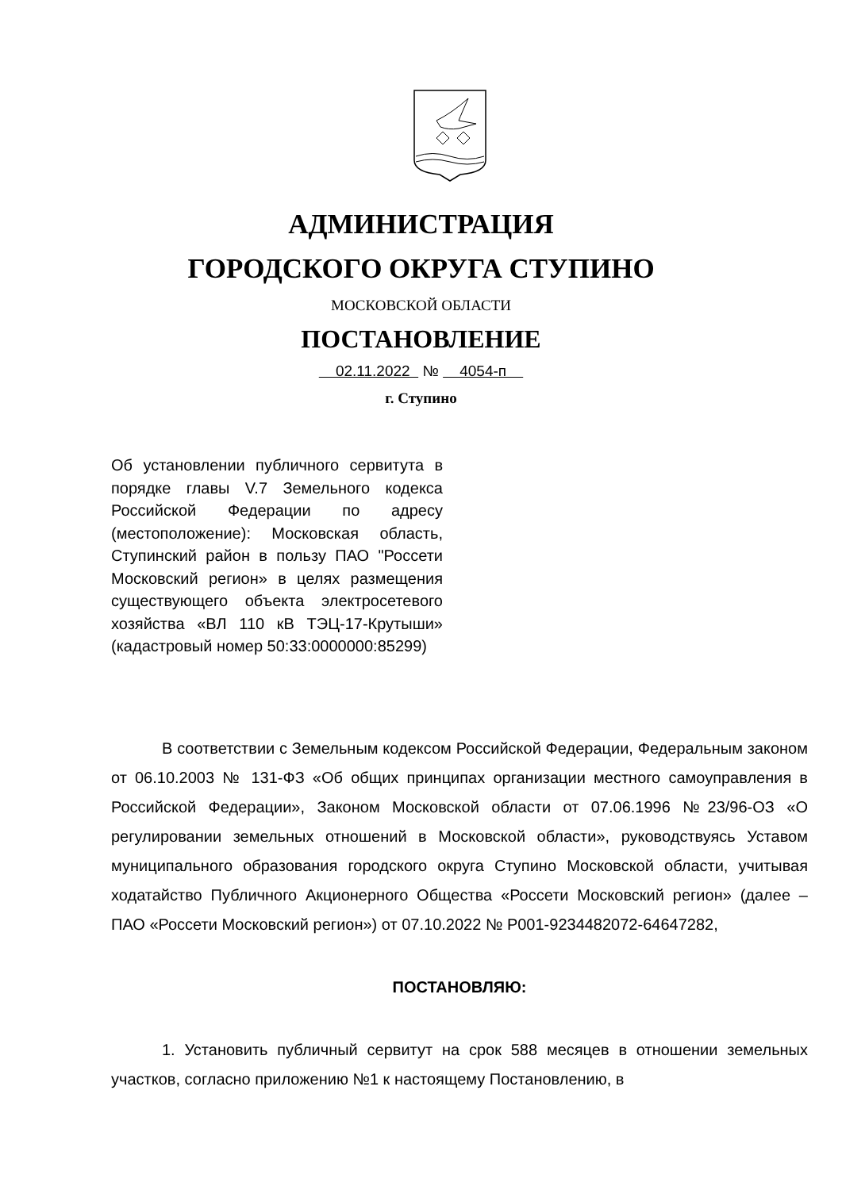АДМИНИСТРАЦИЯ
ГОРОДСКОГО ОКРУГА СТУПИНО
МОСКОВСКОЙ ОБЛАСТИ
ПОСТАНОВЛЕНИЕ
02.11.2022 № 4054-п
г. Ступино
Об установлении публичного сервитута в порядке главы V.7 Земельного кодекса Российской Федерации по адресу (местоположение): Московская область, Ступинский район в пользу ПАО "Россети Московский регион» в целях размещения существующего объекта электросетевого хозяйства «ВЛ 110 кВ ТЭЦ-17-Крутыши» (кадастровый номер 50:33:0000000:85299)
В соответствии с Земельным кодексом Российской Федерации, Федеральным законом от 06.10.2003 № 131-ФЗ «Об общих принципах организации местного самоуправления в Российской Федерации», Законом Московской области от 07.06.1996 №23/96-ОЗ «О регулировании земельных отношений в Московской области», руководствуясь Уставом муниципального образования городского округа Ступино Московской области, учитывая ходатайство Публичного Акционерного Общества «Россети Московский регион» (далее – ПАО «Россети Московский регион») от 07.10.2022 № Р001-9234482072-64647282,
ПОСТАНОВЛЯЮ:
1. Установить публичный сервитут на срок 588 месяцев в отношении земельных участков, согласно приложению №1 к настоящему Постановлению, в